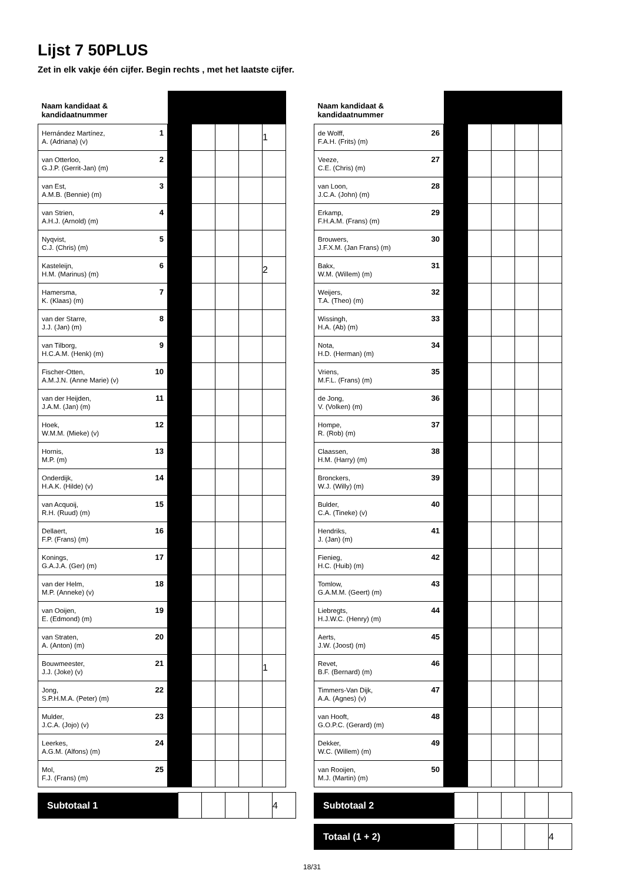Lijst 7 50PLUS
Zet in elk vakje één cijfer. Begin rechts , met het laatste cijfer.
| Naam kandidaat & kandidaatnummer | | | | | |
| --- | --- | --- | --- | --- | --- |
| Hernández Martínez, 1 A. (Adriana) (v) | | | | | 1 |
| van Otterloo, 2 G.J.P. (Gerrit-Jan) (m) | | | | | |
| van Est, 3 A.M.B. (Bennie) (m) | | | | | |
| van Strien, 4 A.H.J. (Arnold) (m) | | | | | |
| Nyqvist, 5 C.J. (Chris) (m) | | | | | |
| Kasteleijn, 6 H.M. (Marinus) (m) | | | | | 2 |
| Hamersma, 7 K. (Klaas) (m) | | | | | |
| van der Starre, 8 J.J. (Jan) (m) | | | | | |
| van Tilborg, 9 H.C.A.M. (Henk) (m) | | | | | |
| Fischer-Otten, 10 A.M.J.N. (Anne Marie) (v) | | | | | |
| van der Heijden, 11 J.A.M. (Jan) (m) | | | | | |
| Hoek, 12 W.M.M. (Mieke) (v) | | | | | |
| Hornis, 13 M.P. (m) | | | | | |
| Onderdijk, 14 H.A.K. (Hilde) (v) | | | | | |
| van Acquoij, 15 R.H. (Ruud) (m) | | | | | |
| Dellaert, 16 F.P. (Frans) (m) | | | | | |
| Konings, 17 G.A.J.A. (Ger) (m) | | | | | |
| van der Helm, 18 M.P. (Anneke) (v) | | | | | |
| van Ooijen, 19 E. (Edmond) (m) | | | | | |
| van Straten, 20 A. (Anton) (m) | | | | | |
| Bouwmeester, 21 J.J. (Joke) (v) | | | | | 1 |
| Jong, 22 S.P.H.M.A. (Peter) (m) | | | | | |
| Mulder, 23 J.C.A. (Jojo) (v) | | | | | |
| Leerkes, 24 A.G.M. (Alfons) (m) | | | | | |
| Mol, 25 F.J. (Frans) (m) | | | | | |
| Subtotaal 1 | | | | | 4 |
| Naam kandidaat & kandidaatnummer | | | | | |
| --- | --- | --- | --- | --- | --- |
| de Wolff, 26 F.A.H. (Frits) (m) | | | | | |
| Veeze, 27 C.E. (Chris) (m) | | | | | |
| van Loon, 28 J.C.A. (John) (m) | | | | | |
| Erkamp, 29 F.H.A.M. (Frans) (m) | | | | | |
| Brouwers, 30 J.F.X.M. (Jan Frans) (m) | | | | | |
| Bakx, 31 W.M. (Willem) (m) | | | | | |
| Weijers, 32 T.A. (Theo) (m) | | | | | |
| Wissingh, 33 H.A. (Ab) (m) | | | | | |
| Nota, 34 H.D. (Herman) (m) | | | | | |
| Vriens, 35 M.F.L. (Frans) (m) | | | | | |
| de Jong, 36 V. (Volken) (m) | | | | | |
| Hompe, 37 R. (Rob) (m) | | | | | |
| Claassen, 38 H.M. (Harry) (m) | | | | | |
| Bronckers, 39 W.J. (Willy) (m) | | | | | |
| Bulder, 40 C.A. (Tineke) (v) | | | | | |
| Hendriks, 41 J. (Jan) (m) | | | | | |
| Fienieg, 42 H.C. (Huib) (m) | | | | | |
| Tomlow, 43 G.A.M.M. (Geert) (m) | | | | | |
| Liebregts, 44 H.J.W.C. (Henry) (m) | | | | | |
| Aerts, 45 J.W. (Joost) (m) | | | | | |
| Revet, 46 B.F. (Bernard) (m) | | | | | |
| Timmers-Van Dijk, 47 A.A. (Agnes) (v) | | | | | |
| van Hooft, 48 G.O.P.C. (Gerard) (m) | | | | | |
| Dekker, 49 W.C. (Willem) (m) | | | | | |
| van Rooijen, 50 M.J. (Martin) (m) | | | | | |
| Subtotaal 2 | | | | | |
| Totaal (1 + 2) | | | | | 4 |
18/31